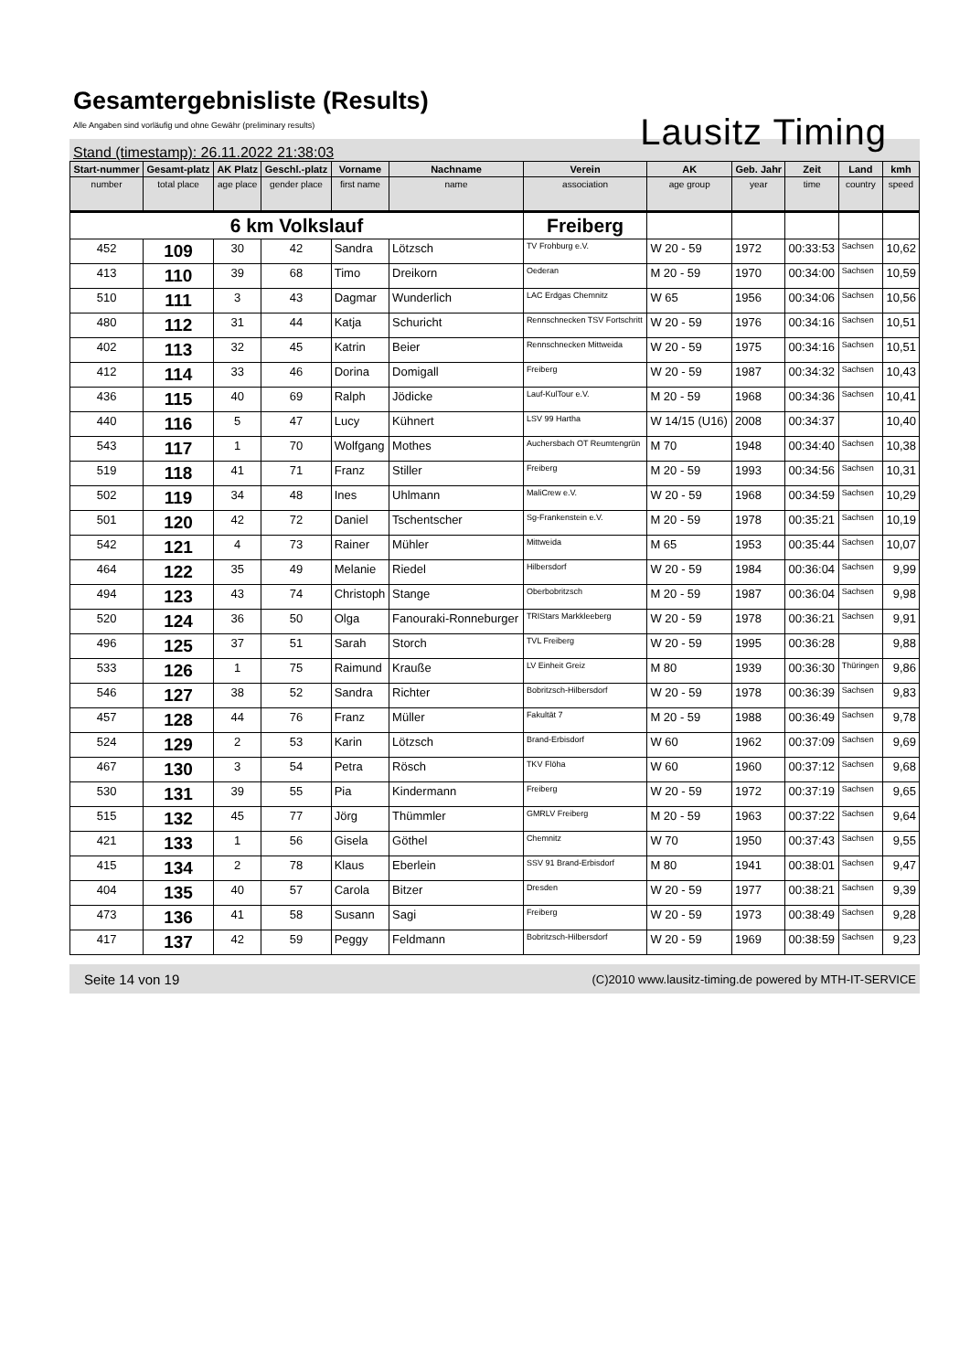Gesamtergebnisliste (Results)
Alle Angaben sind vorläufig und ohne Gewähr (preliminary results)
Stand (timestamp): 26.11.2022 21:38:03 Lausitz Timing
| Start-nummer | Gesamt-platz | AK Platz | Geschl.-platz | Vorname | Nachname | Verein | AK | Geb. Jahr | Zeit | Land | kmh |
| --- | --- | --- | --- | --- | --- | --- | --- | --- | --- | --- | --- |
| number | total place | age place | gender place | first name | name | association | age group | year | time | country | speed |
| 6 km Volkslauf | | | | | | Freiberg | | | | | |
| 452 | 109 | 30 | 42 | Sandra | Lötzsch | TV Frohburg e.V. | W 20 - 59 | 1972 | 00:33:53 | Sachsen | 10,62 |
| 413 | 110 | 39 | 68 | Timo | Dreikorn | Oederan | M 20 - 59 | 1970 | 00:34:00 | Sachsen | 10,59 |
| 510 | 111 | 3 | 43 | Dagmar | Wunderlich | LAC Erdgas Chemnitz | W 65 | 1956 | 00:34:06 | Sachsen | 10,56 |
| 480 | 112 | 31 | 44 | Katja | Schuricht | Rennschnecken TSV Fortschritt | W 20 - 59 | 1976 | 00:34:16 | Sachsen | 10,51 |
| 402 | 113 | 32 | 45 | Katrin | Beier | Rennschnecken Mittweida | W 20 - 59 | 1975 | 00:34:16 | Sachsen | 10,51 |
| 412 | 114 | 33 | 46 | Dorina | Domigall | Freiberg | W 20 - 59 | 1987 | 00:34:32 | Sachsen | 10,43 |
| 436 | 115 | 40 | 69 | Ralph | Jödicke | Lauf-KulTour e.V. | M 20 - 59 | 1968 | 00:34:36 | Sachsen | 10,41 |
| 440 | 116 | 5 | 47 | Lucy | Kühnert | LSV 99 Hartha | W 14/15 (U16) | 2008 | 00:34:37 | | 10,40 |
| 543 | 117 | 1 | 70 | Wolfgang | Mothes | Auchersbach OT Reumtengrün | M 70 | 1948 | 00:34:40 | Sachsen | 10,38 |
| 519 | 118 | 41 | 71 | Franz | Stiller | Freiberg | M 20 - 59 | 1993 | 00:34:56 | Sachsen | 10,31 |
| 502 | 119 | 34 | 48 | Ines | Uhlmann | MaliCrew e.V. | W 20 - 59 | 1968 | 00:34:59 | Sachsen | 10,29 |
| 501 | 120 | 42 | 72 | Daniel | Tschentscher | Sg-Frankenstein e.V. | M 20 - 59 | 1978 | 00:35:21 | Sachsen | 10,19 |
| 542 | 121 | 4 | 73 | Rainer | Mühler | Mittweida | M 65 | 1953 | 00:35:44 | Sachsen | 10,07 |
| 464 | 122 | 35 | 49 | Melanie | Riedel | Hilbersdorf | W 20 - 59 | 1984 | 00:36:04 | Sachsen | 9,99 |
| 494 | 123 | 43 | 74 | Christoph | Stange | Oberbobritzsch | M 20 - 59 | 1987 | 00:36:04 | Sachsen | 9,98 |
| 520 | 124 | 36 | 50 | Olga | Fanouraki-Ronneburger | TRIStars Markkleeberg | W 20 - 59 | 1978 | 00:36:21 | Sachsen | 9,91 |
| 496 | 125 | 37 | 51 | Sarah | Storch | TVL Freiberg | W 20 - 59 | 1995 | 00:36:28 | | 9,88 |
| 533 | 126 | 1 | 75 | Raimund | Krauße | LV Einheit Greiz | M 80 | 1939 | 00:36:30 | Thüringen | 9,86 |
| 546 | 127 | 38 | 52 | Sandra | Richter | Bobritzsch-Hilbersdorf | W 20 - 59 | 1978 | 00:36:39 | Sachsen | 9,83 |
| 457 | 128 | 44 | 76 | Franz | Müller | Fakultät 7 | M 20 - 59 | 1988 | 00:36:49 | Sachsen | 9,78 |
| 524 | 129 | 2 | 53 | Karin | Lötzsch | Brand-Erbisdorf | W 60 | 1962 | 00:37:09 | Sachsen | 9,69 |
| 467 | 130 | 3 | 54 | Petra | Rösch | TKV Flöha | W 60 | 1960 | 00:37:12 | Sachsen | 9,68 |
| 530 | 131 | 39 | 55 | Pia | Kindermann | Freiberg | W 20 - 59 | 1972 | 00:37:19 | Sachsen | 9,65 |
| 515 | 132 | 45 | 77 | Jörg | Thümmler | GMRLV Freiberg | M 20 - 59 | 1963 | 00:37:22 | Sachsen | 9,64 |
| 421 | 133 | 1 | 56 | Gisela | Göthel | Chemnitz | W 70 | 1950 | 00:37:43 | Sachsen | 9,55 |
| 415 | 134 | 2 | 78 | Klaus | Eberlein | SSV 91 Brand-Erbisdorf | M 80 | 1941 | 00:38:01 | Sachsen | 9,47 |
| 404 | 135 | 40 | 57 | Carola | Bitzer | Dresden | W 20 - 59 | 1977 | 00:38:21 | Sachsen | 9,39 |
| 473 | 136 | 41 | 58 | Susann | Sagi | Freiberg | W 20 - 59 | 1973 | 00:38:49 | Sachsen | 9,28 |
| 417 | 137 | 42 | 59 | Peggy | Feldmann | Bobritzsch-Hilbersdorf | W 20 - 59 | 1969 | 00:38:59 | Sachsen | 9,23 |
Seite 14 von 19 (C)2010 www.lausitz-timing.de powered by MTH-IT-SERVICE